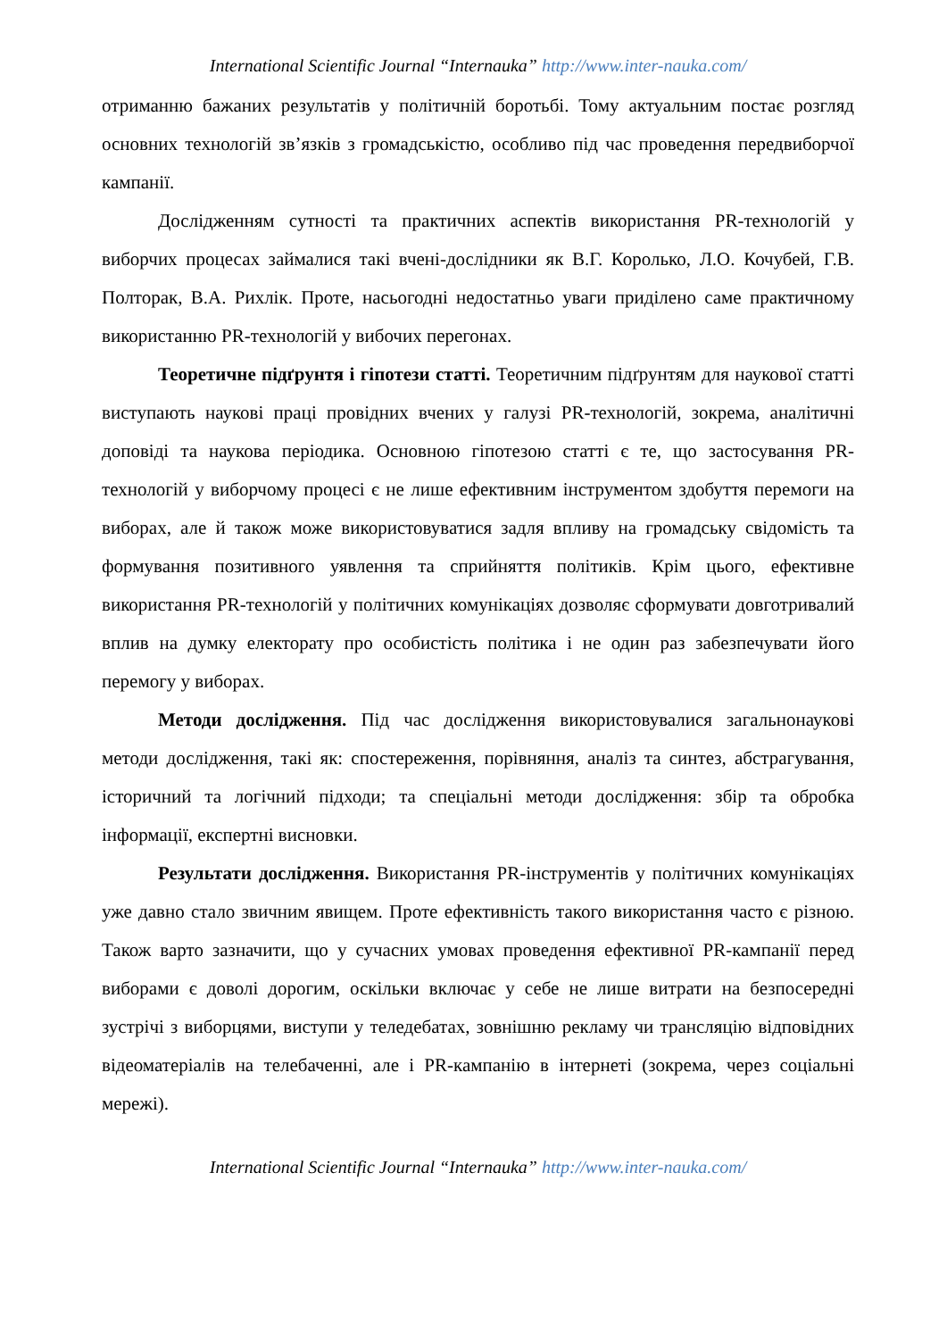International Scientific Journal “Internauka” http://www.inter-nauka.com/
отриманню бажаних результатів у політичній боротьбі. Тому актуальним постає розгляд основних технологій зв’язків з громадськістю, особливо під час проведення передвиборчої кампанії.
Дослідженням сутності та практичних аспектів використання PR-технологій у виборчих процесах займалися такі вчені-дослідники як В.Г. Королько, Л.О. Кочубей, Г.В. Полторак, В.А. Рихлік. Проте, насьогодні недостатньо уваги приділено саме практичному використанню PR-технологій у вибочих перегонах.
Теоретичне підґрунтя і гіпотези статті. Теоретичним підґрунтям для наукової статті виступають наукові праці провідних вчених у галузі PR-технологій, зокрема, аналітичні доповіді та наукова періодика. Основною гіпотезою статті є те, що застосування PR-технологій у виборчому процесі є не лише ефективним інструментом здобуття перемоги на виборах, але й також може використовуватися задля впливу на громадську свідомість та формування позитивного уявлення та сприйняття політиків. Крім цього, ефективне використання PR-технологій у політичних комунікаціях дозволяє сформувати довготривалий вплив на думку електорату про особистість політика і не один раз забезпечувати його перемогу у виборах.
Методи дослідження. Під час дослідження використовувалися загальнонаукові методи дослідження, такі як: спостереження, порівняння, аналіз та синтез, абстрагування, історичний та логічний підходи; та спеціальні методи дослідження: збір та обробка інформації, експертні висновки.
Результати дослідження. Використання PR-інструментів у політичних комунікаціях уже давно стало звичним явищем. Проте ефективність такого використання часто є різною. Також варто зазначити, що у сучасних умовах проведення ефективної PR-кампанії перед виборами є доволі дорогим, оскільки включає у себе не лише витрати на безпосередні зустрічі з виборцями, виступи у теледебатах, зовнішню рекламу чи трансляцію відповідних відеоматеріалів на телебаченні, але і PR-кампанію в інтернеті (зокрема, через соціальні мережі).
International Scientific Journal “Internauka” http://www.inter-nauka.com/